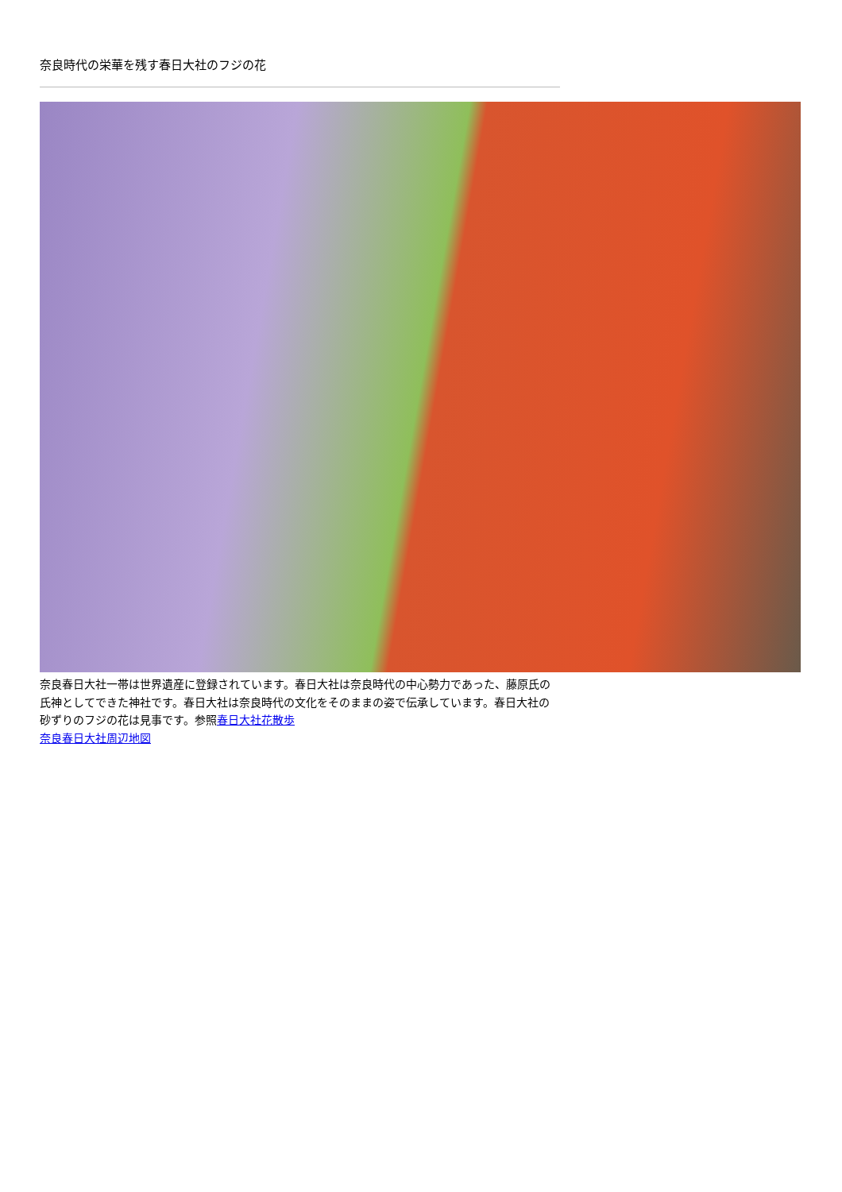奈良時代の栄華を残す春日大社のフジの花
奈良春日大社一帯は世界遺産に登録されています。春日大社は奈良時代の中心勢力であった、藤原氏の氏神としてできた神社です。春日大社は奈良時代の文化をそのままの姿で伝承しています。春日大社の砂ずりのフジの花は見事です。参照春日大社花散歩
奈良春日大社周辺地図